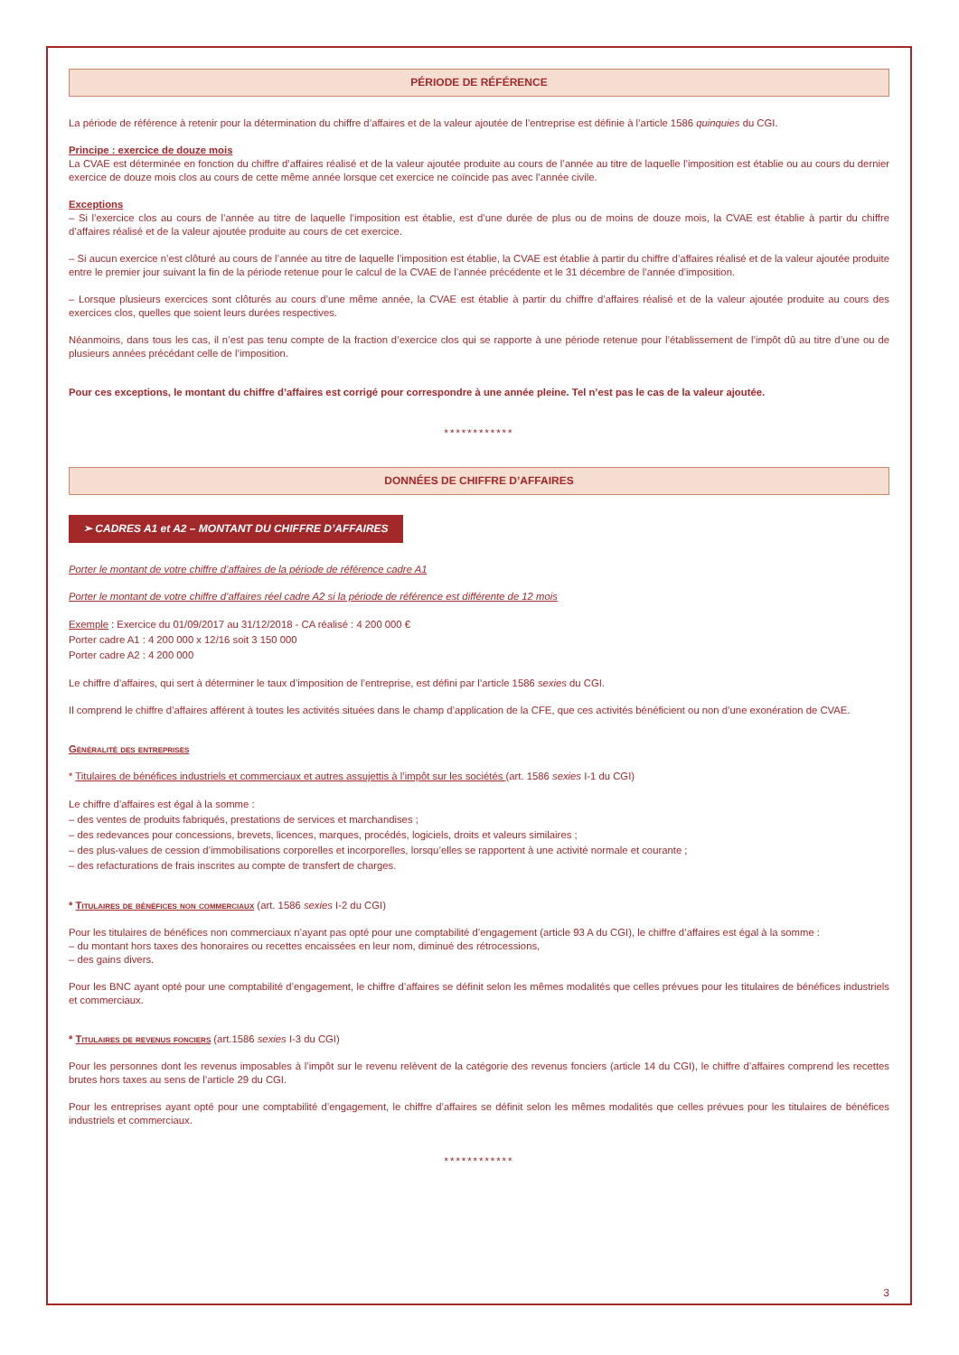PÉRIODE DE RÉFÉRENCE
La période de référence à retenir pour la détermination du chiffre d’affaires et de la valeur ajoutée de l’entreprise est définie à l’article 1586 quinquies du CGI.
Principe : exercice de douze mois
La CVAE est déterminée en fonction du chiffre d’affaires réalisé et de la valeur ajoutée produite au cours de l’année au titre de laquelle l’imposition est établie ou au cours du dernier exercice de douze mois clos au cours de cette même année lorsque cet exercice ne coïncide pas avec l’année civile.
Exceptions
– Si l’exercice clos au cours de l’année au titre de laquelle l’imposition est établie, est d’une durée de plus ou de moins de douze mois, la CVAE est établie à partir du chiffre d’affaires réalisé et de la valeur ajoutée produite au cours de cet exercice.
– Si aucun exercice n’est clôturé au cours de l’année au titre de laquelle l’imposition est établie, la CVAE est établie à partir du chiffre d’affaires réalisé et de la valeur ajoutée produite entre le premier jour suivant la fin de la période retenue pour le calcul de la CVAE de l’année précédente et le 31 décembre de l’année d’imposition.
– Lorsque plusieurs exercices sont clôturés au cours d’une même année, la CVAE est établie à partir du chiffre d’affaires réalisé et de la valeur ajoutée produite au cours des exercices clos, quelles que soient leurs durées respectives.
Néanmoins, dans tous les cas, il n’est pas tenu compte de la fraction d’exercice clos qui se rapporte à une période retenue pour l’établissement de l’impôt dû au titre d’une ou de plusieurs années précédant celle de l’imposition.
Pour ces exceptions, le montant du chiffre d’affaires est corrigé pour correspondre à une année pleine. Tel n’est pas le cas de la valeur ajoutée.
************
DONNÉES DE CHIFFRE D’AFFAIRES
➢ CADRES A1 et A2 – MONTANT DU CHIFFRE D’AFFAIRES
Porter le montant de votre chiffre d’affaires de la période de référence cadre A1
Porter le montant de votre chiffre d’affaires réel cadre A2 si la période de référence est différente de 12 mois
Exemple : Exercice du 01/09/2017 au 31/12/2018 - CA réalisé : 4 200 000 €
Porter cadre A1 : 4 200 000 x 12/16 soit 3 150 000
Porter cadre A2 : 4 200 000
Le chiffre d’affaires, qui sert à déterminer le taux d’imposition de l’entreprise, est défini par l’article 1586 sexies du CGI.
Il comprend le chiffre d’affaires afférent à toutes les activités situées dans le champ d’application de la CFE, que ces activités bénéficient ou non d’une exonération de CVAE.
Généralité des entreprises
* Titulaires de bénéfices industriels et commerciaux et autres assujettis à l’impôt sur les sociétés (art. 1586 sexies I-1 du CGI)
Le chiffre d’affaires est égal à la somme :
– des ventes de produits fabriqués, prestations de services et marchandises ;
– des redevances pour concessions, brevets, licences, marques, procédés, logiciels, droits et valeurs similaires ;
– des plus-values de cession d’immobilisations corporelles et incorporelles, lorsqu’elles se rapportent à une activité normale et courante ;
– des refacturations de frais inscrites au compte de transfert de charges.
* Titulaires de bénéfices non commerciaux (art. 1586 sexies I-2 du CGI)
Pour les titulaires de bénéfices non commerciaux n’ayant pas opté pour une comptabilité d’engagement (article 93 A du CGI), le chiffre d’affaires est égal à la somme :
– du montant hors taxes des honoraires ou recettes encaissées en leur nom, diminué des rétrocessions,
– des gains divers.
Pour les BNC ayant opté pour une comptabilité d’engagement, le chiffre d’affaires se définit selon les mêmes modalités que celles prévues pour les titulaires de bénéfices industriels et commerciaux.
* Titulaires de revenus fonciers (art.1586 sexies I-3 du CGI)
Pour les personnes dont les revenus imposables à l’impôt sur le revenu relèvent de la catégorie des revenus fonciers (article 14 du CGI), le chiffre d’affaires comprend les recettes brutes hors taxes au sens de l’article 29 du CGI.
Pour les entreprises ayant opté pour une comptabilité d’engagement, le chiffre d’affaires se définit selon les mêmes modalités que celles prévues pour les titulaires de bénéfices industriels et commerciaux.
************
3